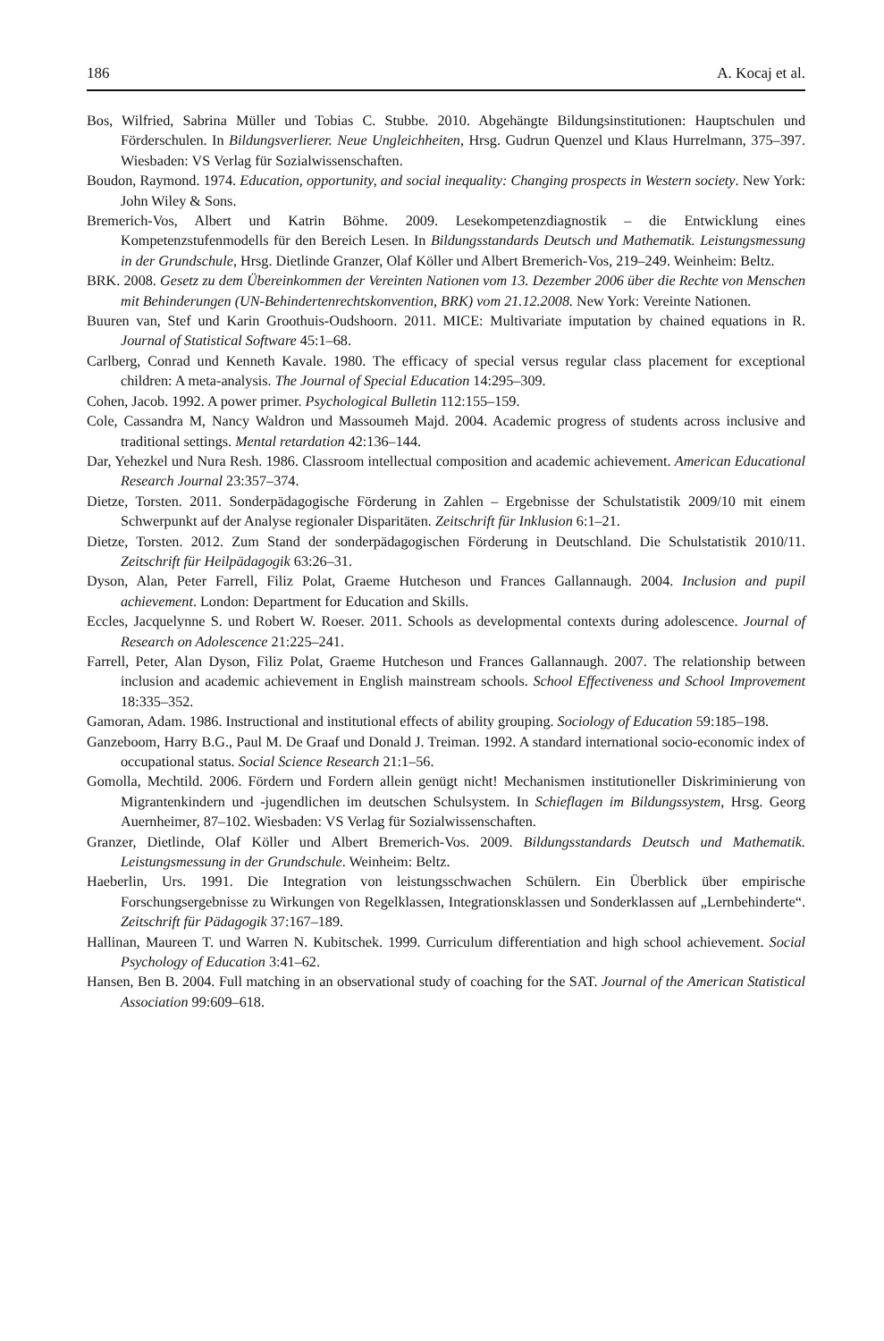186 A. Kocaj et al.
Bos, Wilfried, Sabrina Müller und Tobias C. Stubbe. 2010. Abgehängte Bildungsinstitutionen: Hauptschulen und Förderschulen. In Bildungsverlierer. Neue Ungleichheiten, Hrsg. Gudrun Quenzel und Klaus Hurrelmann, 375–397. Wiesbaden: VS Verlag für Sozialwissenschaften.
Boudon, Raymond. 1974. Education, opportunity, and social inequality: Changing prospects in Western society. New York: John Wiley & Sons.
Bremerich-Vos, Albert und Katrin Böhme. 2009. Lesekompetenzdiagnostik – die Entwicklung eines Kompetenzstufenmodells für den Bereich Lesen. In Bildungsstandards Deutsch und Mathematik. Leistungsmessung in der Grundschule, Hrsg. Dietlinde Granzer, Olaf Köller und Albert Bremerich-Vos, 219–249. Weinheim: Beltz.
BRK. 2008. Gesetz zu dem Übereinkommen der Vereinten Nationen vom 13. Dezember 2006 über die Rechte von Menschen mit Behinderungen (UN-Behindertenrechtskonvention, BRK) vom 21.12.2008. New York: Vereinte Nationen.
Buuren van, Stef und Karin Groothuis-Oudshoorn. 2011. MICE: Multivariate imputation by chained equations in R. Journal of Statistical Software 45:1–68.
Carlberg, Conrad und Kenneth Kavale. 1980. The efficacy of special versus regular class placement for exceptional children: A meta-analysis. The Journal of Special Education 14:295–309.
Cohen, Jacob. 1992. A power primer. Psychological Bulletin 112:155–159.
Cole, Cassandra M, Nancy Waldron und Massoumeh Majd. 2004. Academic progress of students across inclusive and traditional settings. Mental retardation 42:136–144.
Dar, Yehezkel und Nura Resh. 1986. Classroom intellectual composition and academic achievement. American Educational Research Journal 23:357–374.
Dietze, Torsten. 2011. Sonderpädagogische Förderung in Zahlen – Ergebnisse der Schulstatistik 2009/10 mit einem Schwerpunkt auf der Analyse regionaler Disparitäten. Zeitschrift für Inklusion 6:1–21.
Dietze, Torsten. 2012. Zum Stand der sonderpädagogischen Förderung in Deutschland. Die Schulstatistik 2010/11. Zeitschrift für Heilpädagogik 63:26–31.
Dyson, Alan, Peter Farrell, Filiz Polat, Graeme Hutcheson und Frances Gallannaugh. 2004. Inclusion and pupil achievement. London: Department for Education and Skills.
Eccles, Jacquelynne S. und Robert W. Roeser. 2011. Schools as developmental contexts during adolescence. Journal of Research on Adolescence 21:225–241.
Farrell, Peter, Alan Dyson, Filiz Polat, Graeme Hutcheson und Frances Gallannaugh. 2007. The relationship between inclusion and academic achievement in English mainstream schools. School Effectiveness and School Improvement 18:335–352.
Gamoran, Adam. 1986. Instructional and institutional effects of ability grouping. Sociology of Education 59:185–198.
Ganzeboom, Harry B.G., Paul M. De Graaf und Donald J. Treiman. 1992. A standard international socio-economic index of occupational status. Social Science Research 21:1–56.
Gomolla, Mechtild. 2006. Fördern und Fordern allein genügt nicht! Mechanismen institutioneller Diskriminierung von Migrantenkindern und -jugendlichen im deutschen Schulsystem. In Schieflagen im Bildungssystem, Hrsg. Georg Auernheimer, 87–102. Wiesbaden: VS Verlag für Sozialwissenschaften.
Granzer, Dietlinde, Olaf Köller und Albert Bremerich-Vos. 2009. Bildungsstandards Deutsch und Mathematik. Leistungsmessung in der Grundschule. Weinheim: Beltz.
Haeberlin, Urs. 1991. Die Integration von leistungsschwachen Schülern. Ein Überblick über empirische Forschungsergebnisse zu Wirkungen von Regelklassen, Integrationsklassen und Sonderklassen auf „Lernbehinderte“. Zeitschrift für Pädagogik 37:167–189.
Hallinan, Maureen T. und Warren N. Kubitschek. 1999. Curriculum differentiation and high school achievement. Social Psychology of Education 3:41–62.
Hansen, Ben B. 2004. Full matching in an observational study of coaching for the SAT. Journal of the American Statistical Association 99:609–618.